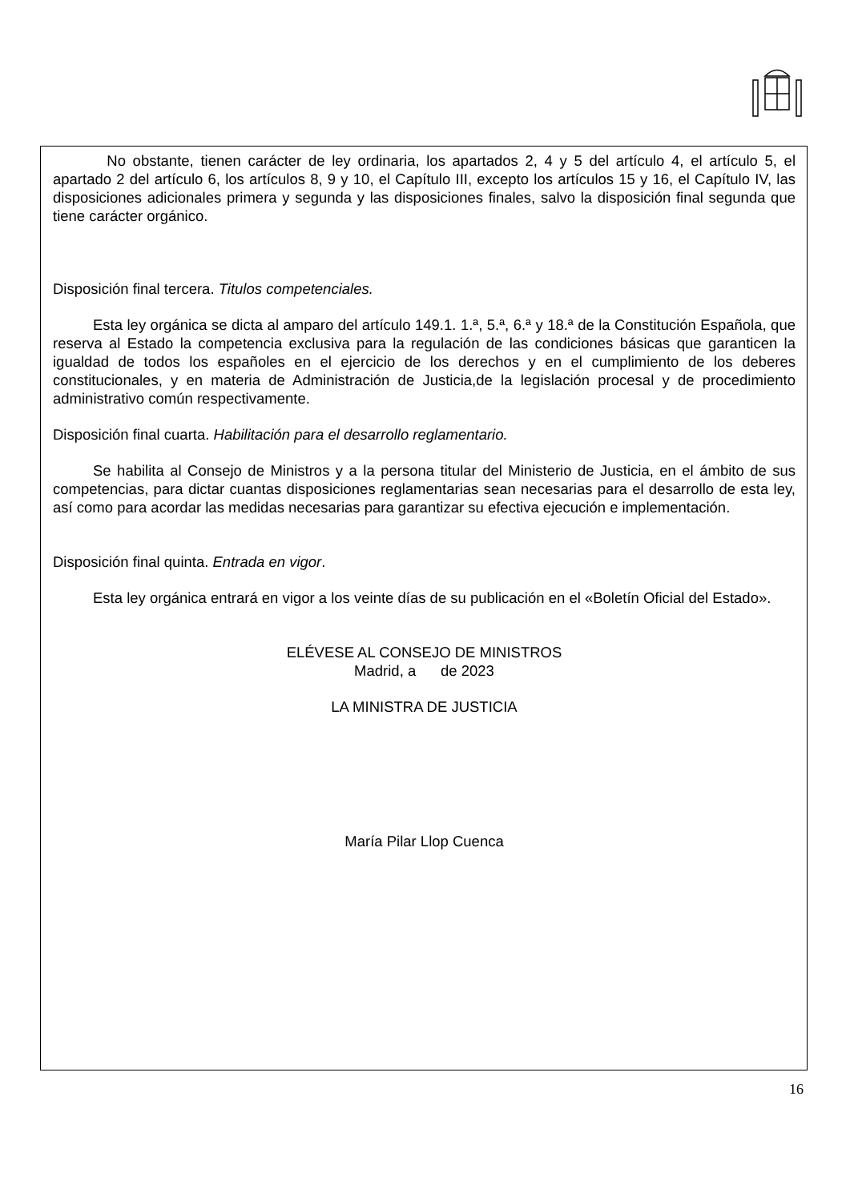No obstante, tienen carácter de ley ordinaria, los apartados 2, 4 y 5 del artículo 4, el artículo 5, el apartado 2 del artículo 6, los artículos 8, 9 y 10, el Capítulo III, excepto los artículos 15 y 16, el Capítulo IV, las disposiciones adicionales primera y segunda y las disposiciones finales, salvo la disposición final segunda que tiene carácter orgánico.
Disposición final tercera. Titulos competenciales.
Esta ley orgánica se dicta al amparo del artículo 149.1. 1.ª, 5.ª, 6.ª y 18.ª de la Constitución Española, que reserva al Estado la competencia exclusiva para la regulación de las condiciones básicas que garanticen la igualdad de todos los españoles en el ejercicio de los derechos y en el cumplimiento de los deberes constitucionales, y en materia de Administración de Justicia,de la legislación procesal y de procedimiento administrativo común respectivamente.
Disposición final cuarta. Habilitación para el desarrollo reglamentario.
Se habilita al Consejo de Ministros y a la persona titular del Ministerio de Justicia, en el ámbito de sus competencias, para dictar cuantas disposiciones reglamentarias sean necesarias para el desarrollo de esta ley, así como para acordar las medidas necesarias para garantizar su efectiva ejecución e implementación.
Disposición final quinta. Entrada en vigor.
Esta ley orgánica entrará en vigor a los veinte días de su publicación en el «Boletín Oficial del Estado».
ELÉVESE AL CONSEJO DE MINISTROS
Madrid, a de 2023
LA MINISTRA DE JUSTICIA
María Pilar Llop Cuenca
16